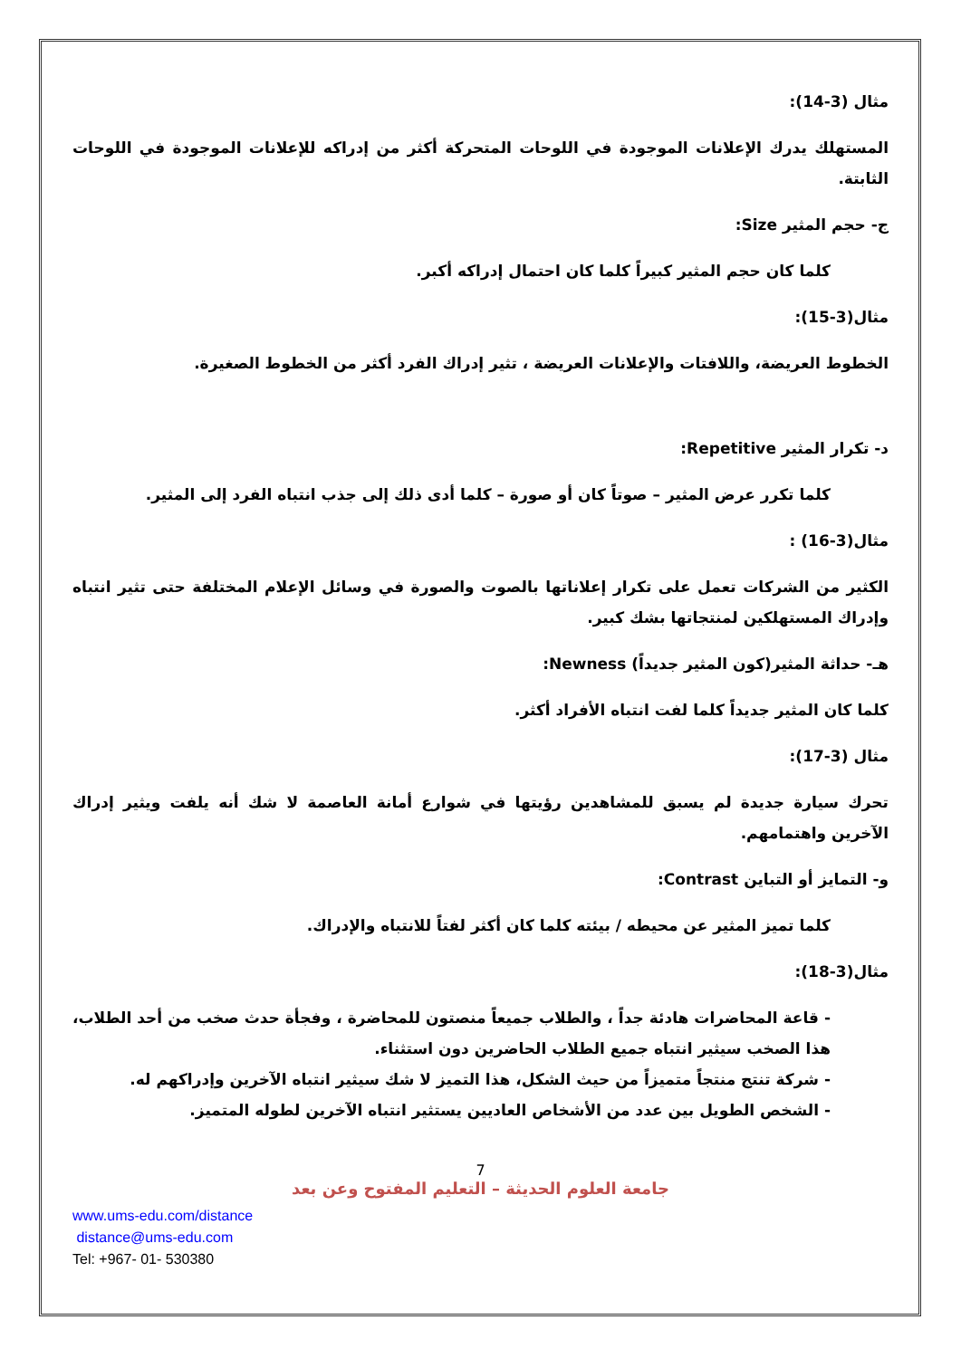مثال (3-14):
المستهلك يدرك الإعلانات الموجودة في اللوحات المتحركة أكثر من إدراكه للإعلانات الموجودة في اللوحات الثابتة.
ج- حجم المثير Size:
كلما كان حجم المثير كبيراً كلما كان احتمال إدراكه أكبر.
مثال(3-15):
الخطوط العريضة، واللافتات والإعلانات العريضة ، تثير إدراك الفرد أكثر من الخطوط الصغيرة.
د- تكرار المثير Repetitive:
كلما تكرر عرض المثير – صوتاً كان أو صورة – كلما أدى ذلك إلى جذب انتباه الفرد إلى المثير.
مثال(3-16) :
الكثير من الشركات تعمل على تكرار إعلاناتها بالصوت والصورة في وسائل الإعلام المختلفة حتى تثير انتباه وإدراك المستهلكين لمنتجاتها بشك كبير.
هـ- حداثة المثير(كون المثير جديداً) Newness:
كلما كان المثير جديداً كلما لفت انتباه الأفراد أكثر.
مثال (3-17):
تحرك سيارة جديدة لم يسبق للمشاهدين رؤيتها في شوارع أمانة العاصمة لا شك أنه يلفت ويثير إدراك الآخرين واهتمامهم.
و- التمايز أو التباين Contrast:
كلما تميز المثير عن محيطه / بيئته كلما كان أكثر لفتاً للانتباه والإدراك.
مثال(3-18):
- قاعة المحاضرات هادئة جداً ، والطلاب جميعاً منصتون للمحاضرة ، وفجأة حدث صخب من أحد الطلاب، هذا الصخب سيثير انتباه جميع الطلاب الحاضرين دون استثناء.
- شركة تنتج منتجاً متميزاً من حيث الشكل، هذا التميز لا شك سيثير انتباه الآخرين وإدراكهم له.
- الشخص الطويل بين عدد من الأشخاص العاديين يستثير انتباه الآخرين لطوله المتميز.
7
جامعة العلوم الحديثة – التعليم المفتوح وعن بعد
www.ums-edu.com/distance
distance@ums-edu.com
Tel: +967- 01- 530380